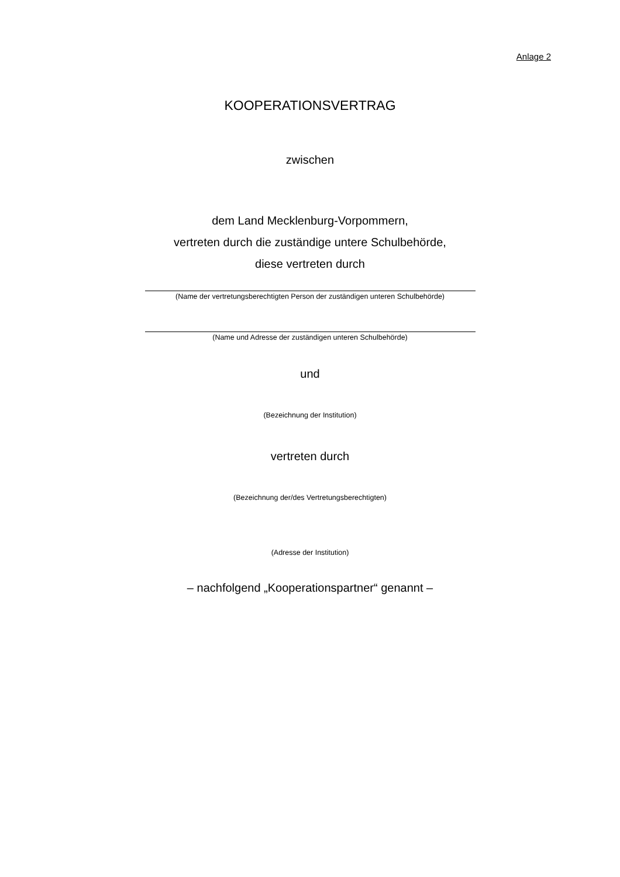Anlage 2
KOOPERATIONSVERTRAG
zwischen
dem Land Mecklenburg-Vorpommern,
vertreten durch die zuständige untere Schulbehörde,
diese vertreten durch
(Name der vertretungsberechtigten Person der zuständigen unteren Schulbehörde)
(Name und Adresse der zuständigen unteren Schulbehörde)
und
(Bezeichnung der Institution)
vertreten durch
(Bezeichnung der/des Vertretungsberechtigten)
(Adresse der Institution)
– nachfolgend „Kooperationspartner“ genannt –